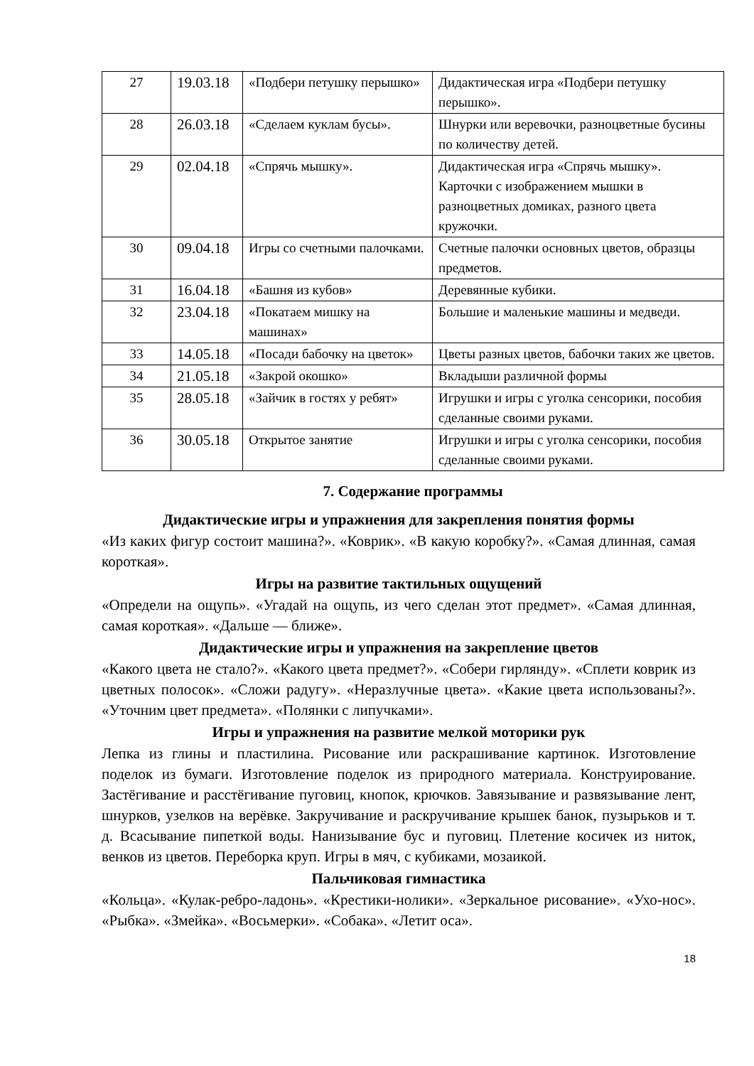| 27 | 19.03.18 | «Подбери петушку перышко» | Дидактическая игра «Подбери петушку перышко». |
| 28 | 26.03.18 | «Сделаем куклам бусы». | Шнурки или веревочки, разноцветные бусины по количеству детей. |
| 29 | 02.04.18 | «Спрячь мышку». | Дидактическая игра «Спрячь мышку». Карточки с изображением мышки в разноцветных домиках, разного цвета кружочки. |
| 30 | 09.04.18 | Игры со счетными палочками. | Счетные палочки основных цветов, образцы предметов. |
| 31 | 16.04.18 | «Башня из кубов» | Деревянные кубики. |
| 32 | 23.04.18 | «Покатаем мишку на машинах» | Большие и маленькие машины и медведи. |
| 33 | 14.05.18 | «Посади бабочку на цветок» | Цветы разных цветов, бабочки таких же цветов. |
| 34 | 21.05.18 | «Закрой окошко» | Вкладыши различной формы |
| 35 | 28.05.18 | «Зайчик в гостях у ребят» | Игрушки и игры с уголка сенсорики, пособия сделанные своими руками. |
| 36 | 30.05.18 | Открытое занятие | Игрушки и игры с уголка сенсорики, пособия сделанные своими руками. |
7. Содержание программы
Дидактические игры и упражнения для закрепления понятия формы
«Из каких фигур состоит машина?». «Коврик». «В какую коробку?». «Самая длинная, самая короткая».
Игры на развитие тактильных ощущений
«Определи на ощупь». «Угадай на ощупь, из чего сделан этот предмет». «Самая длинная, самая короткая». «Дальше — ближе».
Дидактические игры и упражнения на закрепление цветов
«Какого цвета не стало?». «Какого цвета предмет?». «Собери гирлянду». «Сплети коврик из цветных полосок». «Сложи радугу». «Неразлучные цвета». «Какие цвета использованы?». «Уточним цвет предмета». «Полянки с липучками».
Игры и упражнения на развитие мелкой моторики рук
Лепка из глины и пластилина. Рисование или раскрашивание картинок. Изготовление поделок из бумаги. Изготовление поделок из природного материала. Конструирование. Застёгивание и расстёгивание пуговиц, кнопок, крючков. Завязывание и развязывание лент, шнурков, узелков на верёвке. Закручивание и раскручивание крышек банок, пузырьков и т. д. Всасывание пипеткой воды. Нанизывание бус и пуговиц. Плетение косичек из ниток, венков из цветов. Переборка круп. Игры в мяч, с кубиками, мозаикой.
Пальчиковая гимнастика
«Кольца». «Кулак-ребро-ладонь». «Крестики-нолики». «Зеркальное рисование». «Ухо-нос». «Рыбка». «Змейка». «Восьмерки». «Собака». «Летит оса».
18